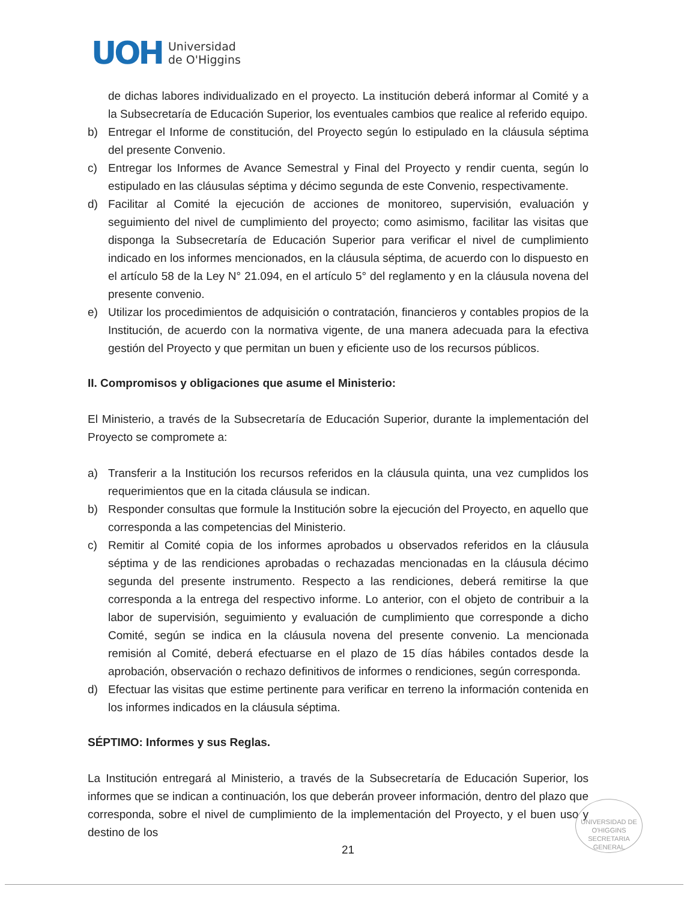UOH
Universidad
de O'Higgins
de dichas labores individualizado en el proyecto. La institución deberá informar al Comité y a la Subsecretaría de Educación Superior, los eventuales cambios que realice al referido equipo.
b) Entregar el Informe de constitución, del Proyecto según lo estipulado en la cláusula séptima del presente Convenio.
c) Entregar los Informes de Avance Semestral y Final del Proyecto y rendir cuenta, según lo estipulado en las cláusulas séptima y décimo segunda de este Convenio, respectivamente.
d) Facilitar al Comité la ejecución de acciones de monitoreo, supervisión, evaluación y seguimiento del nivel de cumplimiento del proyecto; como asimismo, facilitar las visitas que disponga la Subsecretaría de Educación Superior para verificar el nivel de cumplimiento indicado en los informes mencionados, en la cláusula séptima, de acuerdo con lo dispuesto en el artículo 58 de la Ley N° 21.094, en el artículo 5° del reglamento y en la cláusula novena del presente convenio.
e) Utilizar los procedimientos de adquisición o contratación, financieros y contables propios de la Institución, de acuerdo con la normativa vigente, de una manera adecuada para la efectiva gestión del Proyecto y que permitan un buen y eficiente uso de los recursos públicos.
II. Compromisos y obligaciones que asume el Ministerio:
El Ministerio, a través de la Subsecretaría de Educación Superior, durante la implementación del Proyecto se compromete a:
a) Transferir a la Institución los recursos referidos en la cláusula quinta, una vez cumplidos los requerimientos que en la citada cláusula se indican.
b) Responder consultas que formule la Institución sobre la ejecución del Proyecto, en aquello que corresponda a las competencias del Ministerio.
c) Remitir al Comité copia de los informes aprobados u observados referidos en la cláusula séptima y de las rendiciones aprobadas o rechazadas mencionadas en la cláusula décimo segunda del presente instrumento. Respecto a las rendiciones, deberá remitirse la que corresponda a la entrega del respectivo informe. Lo anterior, con el objeto de contribuir a la labor de supervisión, seguimiento y evaluación de cumplimiento que corresponde a dicho Comité, según se indica en la cláusula novena del presente convenio. La mencionada remisión al Comité, deberá efectuarse en el plazo de 15 días hábiles contados desde la aprobación, observación o rechazo definitivos de informes o rendiciones, según corresponda.
d) Efectuar las visitas que estime pertinente para verificar en terreno la información contenida en los informes indicados en la cláusula séptima.
SÉPTIMO: Informes y sus Reglas.
La Institución entregará al Ministerio, a través de la Subsecretaría de Educación Superior, los informes que se indican a continuación, los que deberán proveer información, dentro del plazo que corresponda, sobre el nivel de cumplimiento de la implementación del Proyecto, y el buen uso y destino de los
UNIVERSIDAD DE O'HIGGINS
SECRETARIA GENERAL
21